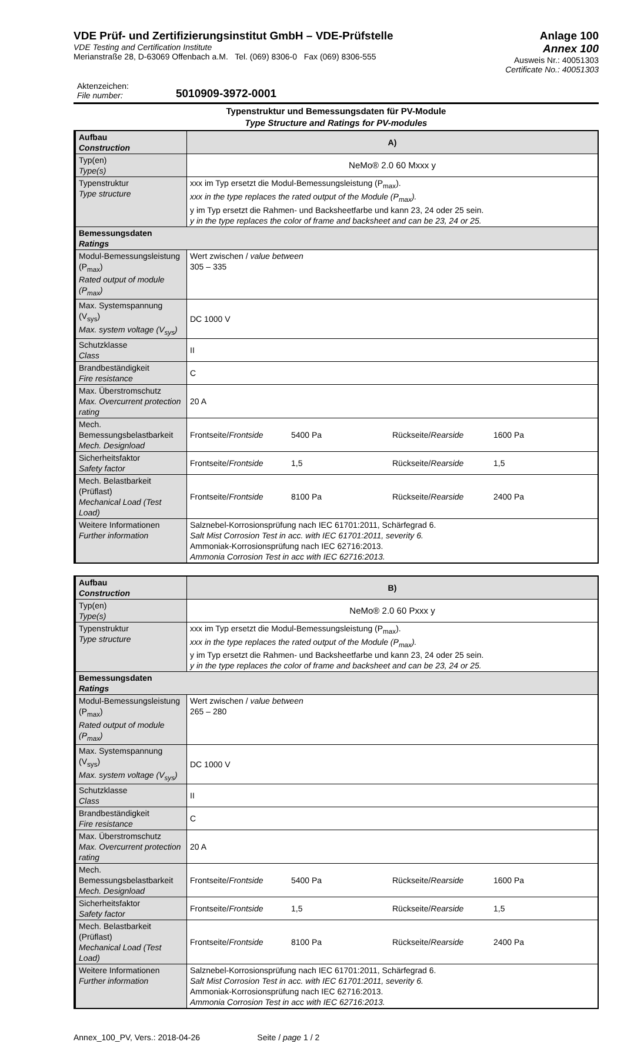VDE Prüf- und Zertifizierungsinstitut GmbH – VDE-Prüfstelle
VDE Testing and Certification Institute
Merianstraße 28, D-63069 Offenbach a.M. Tel. (069) 8306-0 Fax (069) 8306-555
Anlage 100
Annex 100
Ausweis Nr.: 40051303
Certificate No.: 40051303
Aktenzeichen:
File number:
5010909-3972-0001
Typenstruktur und Bemessungsdaten für PV-Module
Type Structure and Ratings for PV-modules
| Aufbau Construction | A) |
| Typ(en) Type(s) | NeMo® 2.0 60 Mxxx y |
| Typenstruktur Type structure | xxx im Typ ersetzt die Modul-Bemessungsleistung (P<sub>max</sub>). xxx in the type replaces the rated output of the Module (P<sub>max</sub>). y im Typ ersetzt die Rahmen- und Backsheetfarbe und kann 23, 24 oder 25 sein. y in the type replaces the color of frame and backsheet and can be 23, 24 or 25. |
| Bemessungsdaten Ratings | |
| Modul-Bemessungsleistung (P<sub>max</sub>) Rated output of module (P<sub>max</sub>) | Wert zwischen / value between 305 – 335 |
| Max. Systemspannung (V<sub>sys</sub>) Max. system voltage (V<sub>sys</sub>) | DC 1000 V |
| Schutzklasse Class | II |
| Brandbeständigkeit Fire resistance | C |
| Max. Überstromschutz Max. Overcurrent protection rating | 20 A |
| Mech. Bemessungsbelastbarkeit Mech. Designload | Frontseite/ Frontside 5400 Pa Rückseite/ Rearside 1600 Pa |
| Sicherheitsfaktor Safety factor | Frontseite/ Frontside 1,5 Rückseite/ Rearside 1,5 |
| Mech. Belastbarkeit (Prüflast) Mechanical Load (Test Load) | Frontseite/ Frontside 8100 Pa Rückseite/ Rearside 2400 Pa |
| Weitere Informationen Further information | Salznebel-Korrosionsprüfung nach IEC 61701:2011, Schärfegrad 6. Salt Mist Corrosion Test in acc. with IEC 61701:2011, severity 6. Ammoniak-Korrosionsprüfung nach IEC 62716:2013. Ammonia Corrosion Test in acc with IEC 62716:2013. |
| Aufbau Construction | B) |
| Typ(en) Type(s) | NeMo® 2.0 60 Pxxx y |
| Typenstruktur Type structure | xxx im Typ ersetzt die Modul-Bemessungsleistung (P<sub>max</sub>). xxx in the type replaces the rated output of the Module (P<sub>max</sub>). y im Typ ersetzt die Rahmen- und Backsheetfarbe und kann 23, 24 oder 25 sein. y in the type replaces the color of frame and backsheet and can be 23, 24 or 25. |
| Bemessungsdaten Ratings | |
| Modul-Bemessungsleistung (P<sub>max</sub>) Rated output of module (P<sub>max</sub>) | Wert zwischen / value between 265 – 280 |
| Max. Systemspannung (V<sub>sys</sub>) Max. system voltage (V<sub>sys</sub>) | DC 1000 V |
| Schutzklasse Class | II |
| Brandbeständigkeit Fire resistance | C |
| Max. Überstromschutz Max. Overcurrent protection rating | 20 A |
| Mech. Bemessungsbelastbarkeit Mech. Designload | Frontseite/ Frontside 5400 Pa Rückseite/ Rearside 1600 Pa |
| Sicherheitsfaktor Safety factor | Frontseite/ Frontside 1,5 Rückseite/ Rearside 1,5 |
| Mech. Belastbarkeit (Prüflast) Mechanical Load (Test Load) | Frontseite/ Frontside 8100 Pa Rückseite/ Rearside 2400 Pa |
| Weitere Informationen Further information | Salznebel-Korrosionsprüfung nach IEC 61701:2011, Schärfegrad 6. Salt Mist Corrosion Test in acc. with IEC 61701:2011, severity 6. Ammoniak-Korrosionsprüfung nach IEC 62716:2013. Ammonia Corrosion Test in acc with IEC 62716:2013. |
Annex_100_PV, Vers.: 2018-04-26 Seite / page 1 / 2